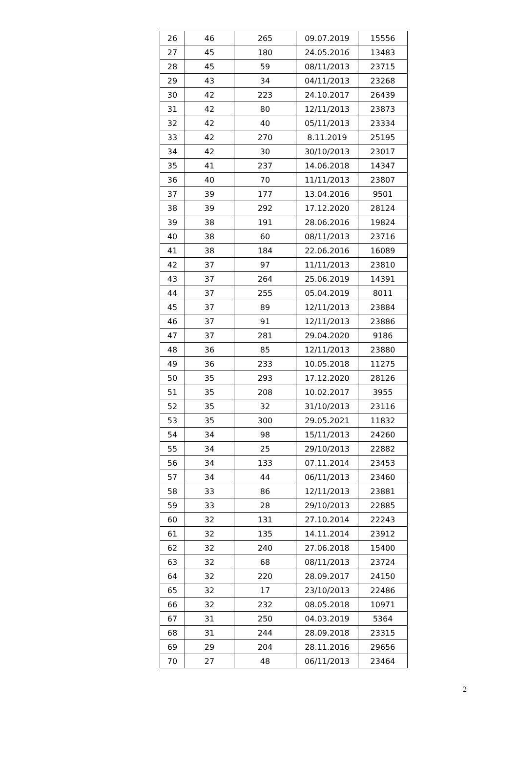| 26 | 46 | 265 | 09.07.2019 | 15556 |
| 27 | 45 | 180 | 24.05.2016 | 13483 |
| 28 | 45 | 59 | 08/11/2013 | 23715 |
| 29 | 43 | 34 | 04/11/2013 | 23268 |
| 30 | 42 | 223 | 24.10.2017 | 26439 |
| 31 | 42 | 80 | 12/11/2013 | 23873 |
| 32 | 42 | 40 | 05/11/2013 | 23334 |
| 33 | 42 | 270 | 8.11.2019 | 25195 |
| 34 | 42 | 30 | 30/10/2013 | 23017 |
| 35 | 41 | 237 | 14.06.2018 | 14347 |
| 36 | 40 | 70 | 11/11/2013 | 23807 |
| 37 | 39 | 177 | 13.04.2016 | 9501 |
| 38 | 39 | 292 | 17.12.2020 | 28124 |
| 39 | 38 | 191 | 28.06.2016 | 19824 |
| 40 | 38 | 60 | 08/11/2013 | 23716 |
| 41 | 38 | 184 | 22.06.2016 | 16089 |
| 42 | 37 | 97 | 11/11/2013 | 23810 |
| 43 | 37 | 264 | 25.06.2019 | 14391 |
| 44 | 37 | 255 | 05.04.2019 | 8011 |
| 45 | 37 | 89 | 12/11/2013 | 23884 |
| 46 | 37 | 91 | 12/11/2013 | 23886 |
| 47 | 37 | 281 | 29.04.2020 | 9186 |
| 48 | 36 | 85 | 12/11/2013 | 23880 |
| 49 | 36 | 233 | 10.05.2018 | 11275 |
| 50 | 35 | 293 | 17.12.2020 | 28126 |
| 51 | 35 | 208 | 10.02.2017 | 3955 |
| 52 | 35 | 32 | 31/10/2013 | 23116 |
| 53 | 35 | 300 | 29.05.2021 | 11832 |
| 54 | 34 | 98 | 15/11/2013 | 24260 |
| 55 | 34 | 25 | 29/10/2013 | 22882 |
| 56 | 34 | 133 | 07.11.2014 | 23453 |
| 57 | 34 | 44 | 06/11/2013 | 23460 |
| 58 | 33 | 86 | 12/11/2013 | 23881 |
| 59 | 33 | 28 | 29/10/2013 | 22885 |
| 60 | 32 | 131 | 27.10.2014 | 22243 |
| 61 | 32 | 135 | 14.11.2014 | 23912 |
| 62 | 32 | 240 | 27.06.2018 | 15400 |
| 63 | 32 | 68 | 08/11/2013 | 23724 |
| 64 | 32 | 220 | 28.09.2017 | 24150 |
| 65 | 32 | 17 | 23/10/2013 | 22486 |
| 66 | 32 | 232 | 08.05.2018 | 10971 |
| 67 | 31 | 250 | 04.03.2019 | 5364 |
| 68 | 31 | 244 | 28.09.2018 | 23315 |
| 69 | 29 | 204 | 28.11.2016 | 29656 |
| 70 | 27 | 48 | 06/11/2013 | 23464 |
2